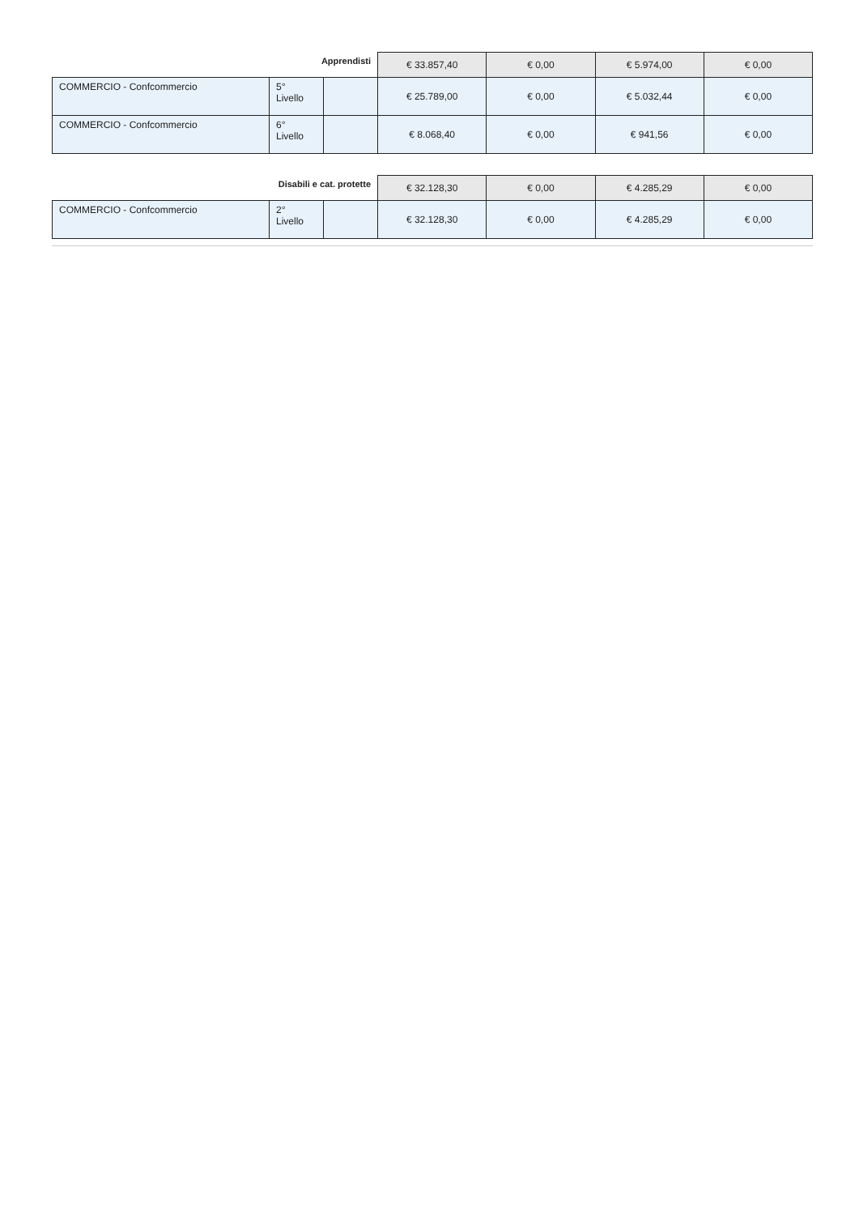| Apprendisti | | | € 33.857,40 | € 0,00 | € 5.974,00 | € 0,00 |
| COMMERCIO - Confcommercio | 5° Livello | | € 25.789,00 | € 0,00 | € 5.032,44 | € 0,00 |
| COMMERCIO - Confcommercio | 6° Livello | | € 8.068,40 | € 0,00 | € 941,56 | € 0,00 |
| Disabili e cat. protette | | | € 32.128,30 | € 0,00 | € 4.285,29 | € 0,00 |
| COMMERCIO - Confcommercio | 2° Livello | | € 32.128,30 | € 0,00 | € 4.285,29 | € 0,00 |